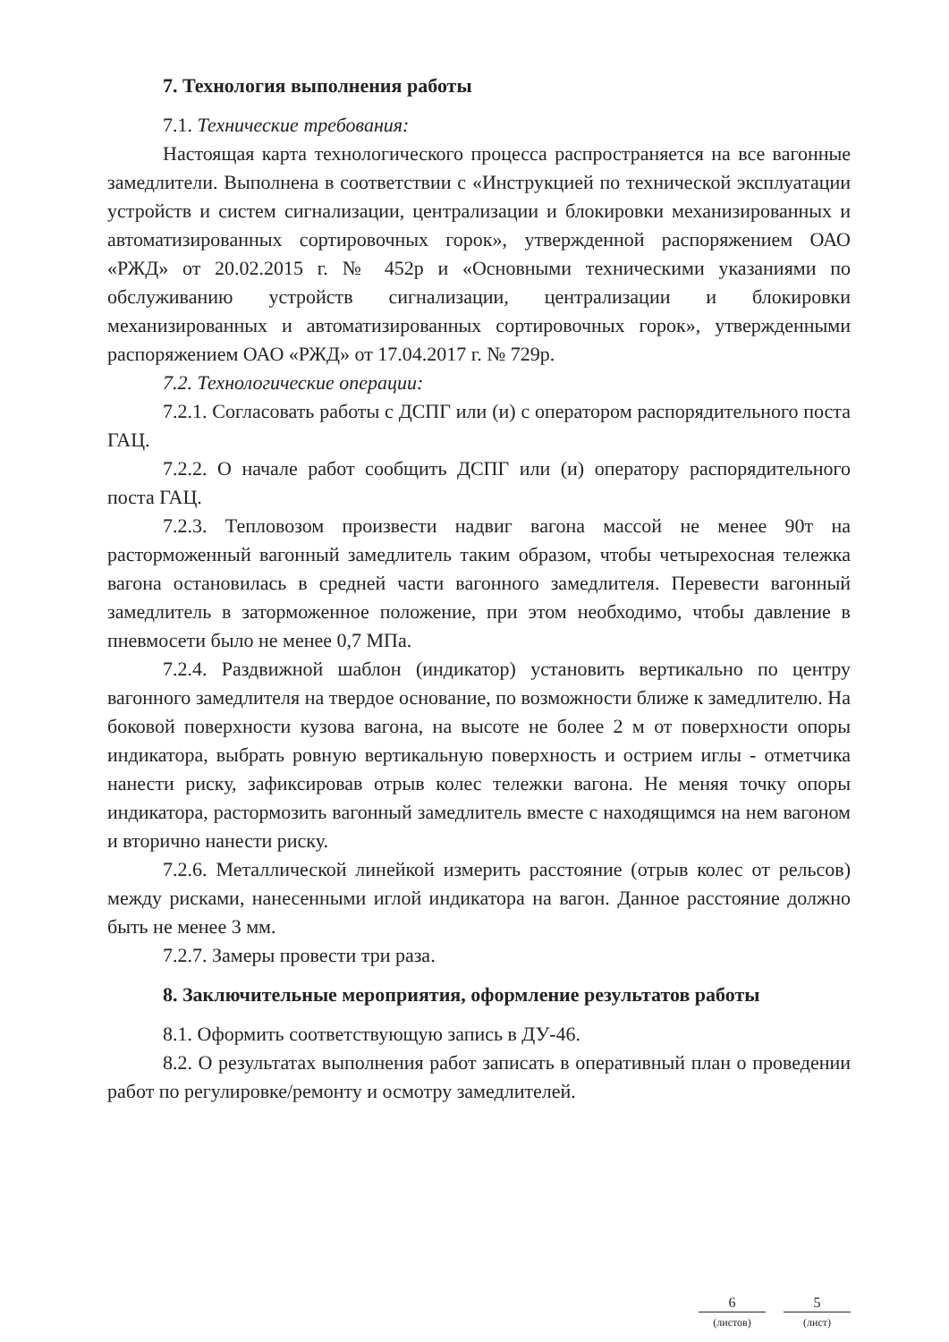7. Технология выполнения работы
7.1. Технические требования:
Настоящая карта технологического процесса распространяется на все вагонные замедлители. Выполнена в соответствии с «Инструкцией по технической эксплуатации устройств и систем сигнализации, централизации и блокировки механизированных и автоматизированных сортировочных горок», утвержденной распоряжением ОАО «РЖД» от 20.02.2015 г. № 452р и «Основными техническими указаниями по обслуживанию устройств сигнализации, централизации и блокировки механизированных и автоматизированных сортировочных горок», утвержденными распоряжением ОАО «РЖД» от 17.04.2017 г. № 729р.
7.2. Технологические операции:
7.2.1. Согласовать работы с ДСПГ или (и) с оператором распорядительного поста ГАЦ.
7.2.2. О начале работ сообщить ДСПГ или (и) оператору распорядительного поста ГАЦ.
7.2.3. Тепловозом произвести надвиг вагона массой не менее 90т на расторможенный вагонный замедлитель таким образом, чтобы четырехосная тележка вагона остановилась в средней части вагонного замедлителя. Перевести вагонный замедлитель в заторможенное положение, при этом необходимо, чтобы давление в пневмосети было не менее 0,7 МПа.
7.2.4. Раздвижной шаблон (индикатор) установить вертикально по центру вагонного замедлителя на твердое основание, по возможности ближе к замедлителю. На боковой поверхности кузова вагона, на высоте не более 2 м от поверхности опоры индикатора, выбрать ровную вертикальную поверхность и острием иглы - отметчика нанести риску, зафиксировав отрыв колес тележки вагона. Не меняя точку опоры индикатора, растормозить вагонный замедлитель вместе с находящимся на нем вагоном и вторично нанести риску.
7.2.6. Металлической линейкой измерить расстояние (отрыв колес от рельсов) между рисками, нанесенными иглой индикатора на вагон. Данное расстояние должно быть не менее 3 мм.
7.2.7. Замеры провести три раза.
8. Заключительные мероприятия, оформление результатов работы
8.1. Оформить соответствующую запись в ДУ-46.
8.2. О результатах выполнения работ записать в оперативный план о проведении работ по регулировке/ремонту и осмотру замедлителей.
6
(листов)
5
(лист)